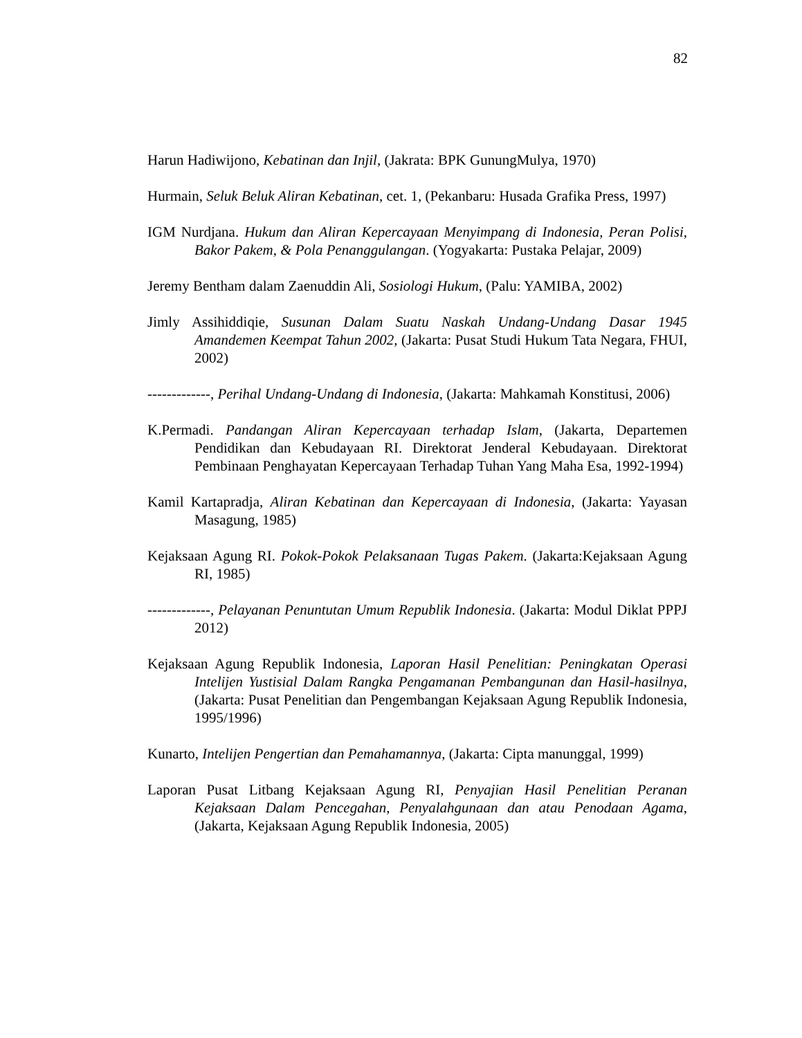82
Harun Hadiwijono, Kebatinan dan Injil, (Jakrata: BPK GunungMulya, 1970)
Hurmain, Seluk Beluk Aliran Kebatinan, cet. 1, (Pekanbaru: Husada Grafika Press, 1997)
IGM Nurdjana. Hukum dan Aliran Kepercayaan Menyimpang di Indonesia, Peran Polisi, Bakor Pakem, & Pola Penanggulangan. (Yogyakarta: Pustaka Pelajar, 2009)
Jeremy Bentham dalam Zaenuddin Ali, Sosiologi Hukum, (Palu: YAMIBA, 2002)
Jimly Assihiddiqie, Susunan Dalam Suatu Naskah Undang-Undang Dasar 1945 Amandemen Keempat Tahun 2002, (Jakarta: Pusat Studi Hukum Tata Negara, FHUI, 2002)
-------------, Perihal Undang-Undang di Indonesia, (Jakarta: Mahkamah Konstitusi, 2006)
K.Permadi. Pandangan Aliran Kepercayaan terhadap Islam, (Jakarta, Departemen Pendidikan dan Kebudayaan RI. Direktorat Jenderal Kebudayaan. Direktorat Pembinaan Penghayatan Kepercayaan Terhadap Tuhan Yang Maha Esa, 1992-1994)
Kamil Kartapradja, Aliran Kebatinan dan Kepercayaan di Indonesia, (Jakarta: Yayasan Masagung, 1985)
Kejaksaan Agung RI. Pokok-Pokok Pelaksanaan Tugas Pakem. (Jakarta:Kejaksaan Agung RI, 1985)
-------------, Pelayanan Penuntutan Umum Republik Indonesia. (Jakarta: Modul Diklat PPPJ 2012)
Kejaksaan Agung Republik Indonesia, Laporan Hasil Penelitian: Peningkatan Operasi Intelijen Yustisial Dalam Rangka Pengamanan Pembangunan dan Hasil-hasilnya, (Jakarta: Pusat Penelitian dan Pengembangan Kejaksaan Agung Republik Indonesia, 1995/1996)
Kunarto, Intelijen Pengertian dan Pemahamannya, (Jakarta: Cipta manunggal, 1999)
Laporan Pusat Litbang Kejaksaan Agung RI, Penyajian Hasil Penelitian Peranan Kejaksaan Dalam Pencegahan, Penyalahgunaan dan atau Penodaan Agama, (Jakarta, Kejaksaan Agung Republik Indonesia, 2005)